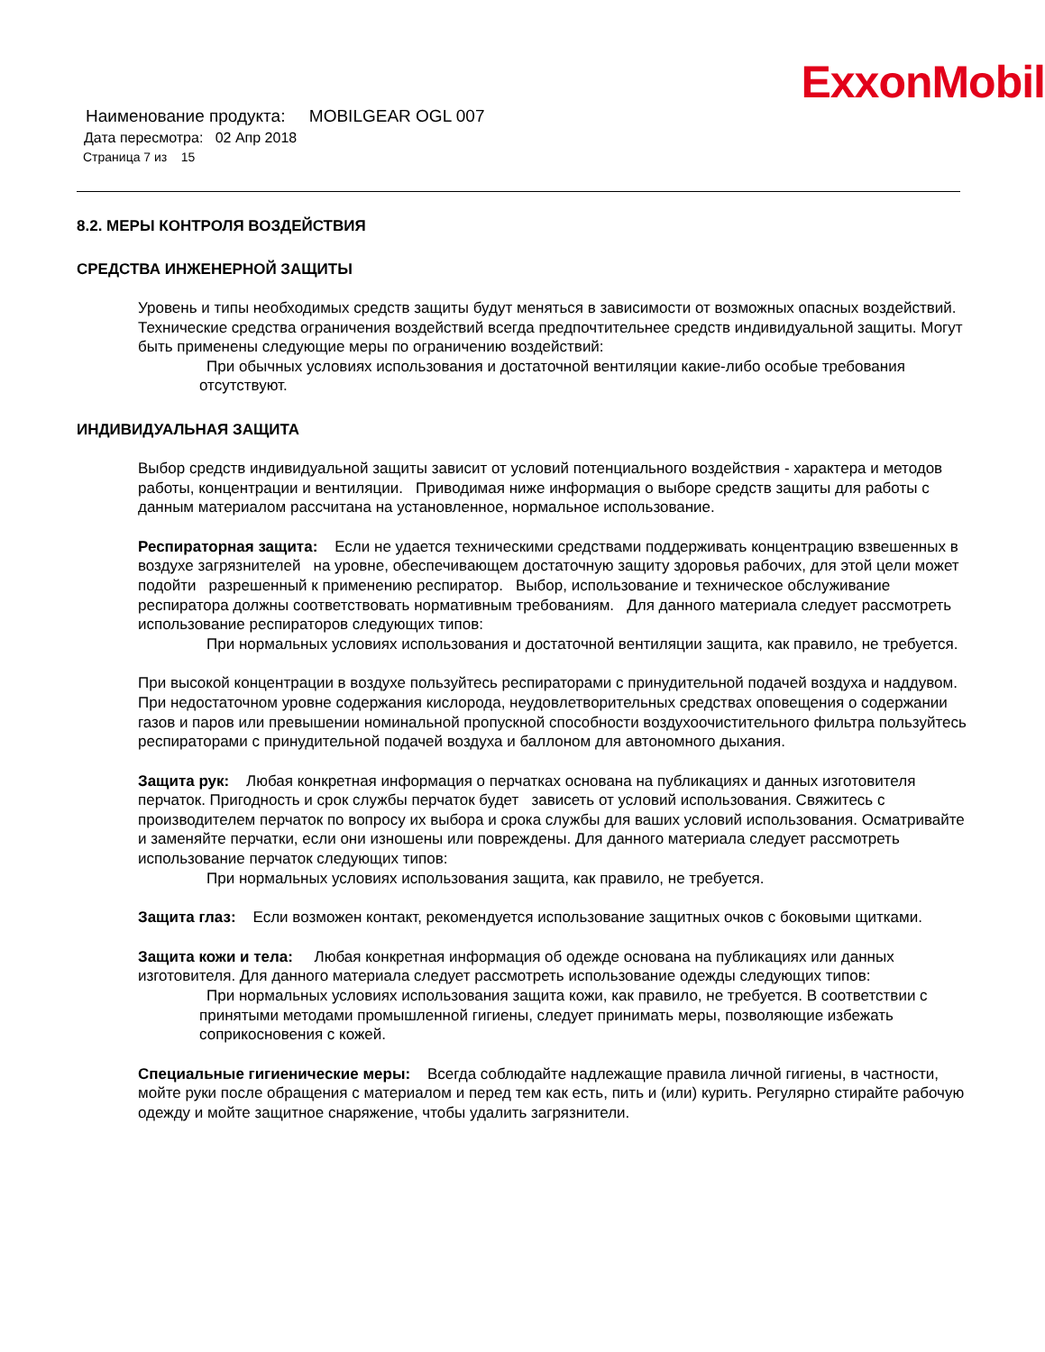ExxonMobil
Наименование продукта: MOBILGEAR OGL 007
Дата пересмотра: 02 Апр 2018
Страница 7 из 15
8.2. МЕРЫ КОНТРОЛЯ ВОЗДЕЙСТВИЯ
СРЕДСТВА ИНЖЕНЕРНОЙ ЗАЩИТЫ
Уровень и типы необходимых средств защиты будут меняться в зависимости от возможных опасных воздействий. Технические средства ограничения воздействий всегда предпочтительнее средств индивидуальной защиты. Могут быть применены следующие меры по ограничению воздействий:
При обычных условиях использования и достаточной вентиляции какие-либо особые требования отсутствуют.
ИНДИВИДУАЛЬНАЯ ЗАЩИТА
Выбор средств индивидуальной защиты зависит от условий потенциального воздействия - характера и методов работы, концентрации и вентиляции. Приводимая ниже информация о выборе средств защиты для работы с данным материалом рассчитана на установленное, нормальное использование.
Респираторная защита: Если не удается техническими средствами поддерживать концентрацию взвешенных в воздухе загрязнителей на уровне, обеспечивающем достаточную защиту здоровья рабочих, для этой цели может подойти разрешенный к применению респиратор. Выбор, использование и техническое обслуживание респиратора должны соответствовать нормативным требованиям. Для данного материала следует рассмотреть использование респираторов следующих типов:
При нормальных условиях использования и достаточной вентиляции защита, как правило, не требуется.
При высокой концентрации в воздухе пользуйтесь респираторами с принудительной подачей воздуха и наддувом. При недостаточном уровне содержания кислорода, неудовлетворительных средствах оповещения о содержании газов и паров или превышении номинальной пропускной способности воздухоочистительного фильтра пользуйтесь респираторами с принудительной подачей воздуха и баллоном для автономного дыхания.
Защита рук: Любая конкретная информация о перчатках основана на публикациях и данных изготовителя перчаток. Пригодность и срок службы перчаток будет зависеть от условий использования. Свяжитесь с производителем перчаток по вопросу их выбора и срока службы для ваших условий использования. Осматривайте и заменяйте перчатки, если они изношены или повреждены. Для данного материала следует рассмотреть использование перчаток следующих типов:
При нормальных условиях использования защита, как правило, не требуется.
Защита глаз: Если возможен контакт, рекомендуется использование защитных очков с боковыми щитками.
Защита кожи и тела: Любая конкретная информация об одежде основана на публикациях или данных изготовителя. Для данного материала следует рассмотреть использование одежды следующих типов:
При нормальных условиях использования защита кожи, как правило, не требуется. В соответствии с принятыми методами промышленной гигиены, следует принимать меры, позволяющие избежать соприкосновения с кожей.
Специальные гигиенические меры: Всегда соблюдайте надлежащие правила личной гигиены, в частности, мойте руки после обращения с материалом и перед тем как есть, пить и (или) курить. Регулярно стирайте рабочую одежду и мойте защитное снаряжение, чтобы удалить загрязнители.